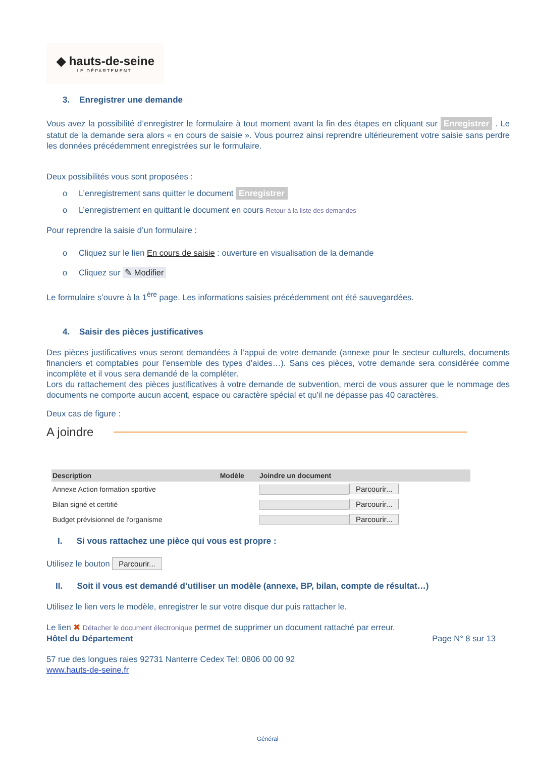◆ hauts-de-seine
LE DÉPARTEMENT
3. Enregistrer une demande
Vous avez la possibilité d’enregistrer le formulaire à tout moment avant la fin des étapes en cliquant sur Enregistrer . Le statut de la demande sera alors « en cours de saisie ». Vous pourrez ainsi reprendre ultérieurement votre saisie sans perdre les données précédemment enregistrées sur le formulaire.
Deux possibilités vous sont proposées :
o L’enregistrement sans quitter le document Enregistrer
o L’enregistrement en quittant le document en cours Retour à la liste des demandes
Pour reprendre la saisie d’un formulaire :
o Cliquez sur le lien En cours de saisie : ouverture en visualisation de la demande
o Cliquez sur ✎ Modifier
Le formulaire s’ouvre à la 1<sup>ère</sup> page. Les informations saisies précédemment ont été sauvegardées.
4. Saisir des pièces justificatives
Des pièces justificatives vous seront demandées à l’appui de votre demande (annexe pour le secteur culturels, documents financiers et comptables pour l’ensemble des types d’aides…). Sans ces pièces, votre demande sera considérée comme incomplète et il vous sera demandé de la compléter.
Lors du rattachement des pièces justificatives à votre demande de subvention, merci de vous assurer que le nommage des documents ne comporte aucun accent, espace ou caractère spécial et qu'il ne dépasse pas 40 caractères.
Deux cas de figure :
A joindre
| Description | Modèle | Joindre un document |
| --- | --- | --- |
| Annexe Action formation sportive | | Parcourir... |
| Bilan signé et certifié | | Parcourir... |
| Budget prévisionnel de l'organisme | | Parcourir... |
I. Si vous rattachez une pièce qui vous est propre :
Utilisez le bouton Parcourir...
II. Soit il vous est demandé d’utiliser un modèle (annexe, BP, bilan, compte de résultat…)
Utilisez le lien vers le modèle, enregistrer le sur votre disque dur puis rattacher le.
Le lien ✖ Détacher le document électronique permet de supprimer un document rattaché par erreur.
Hôtel du Département Page N° 8 sur 13
57 rue des longues raies 92731 Nanterre Cedex Tel: 0806 00 00 92
www.hauts-de-seine.fr
Général